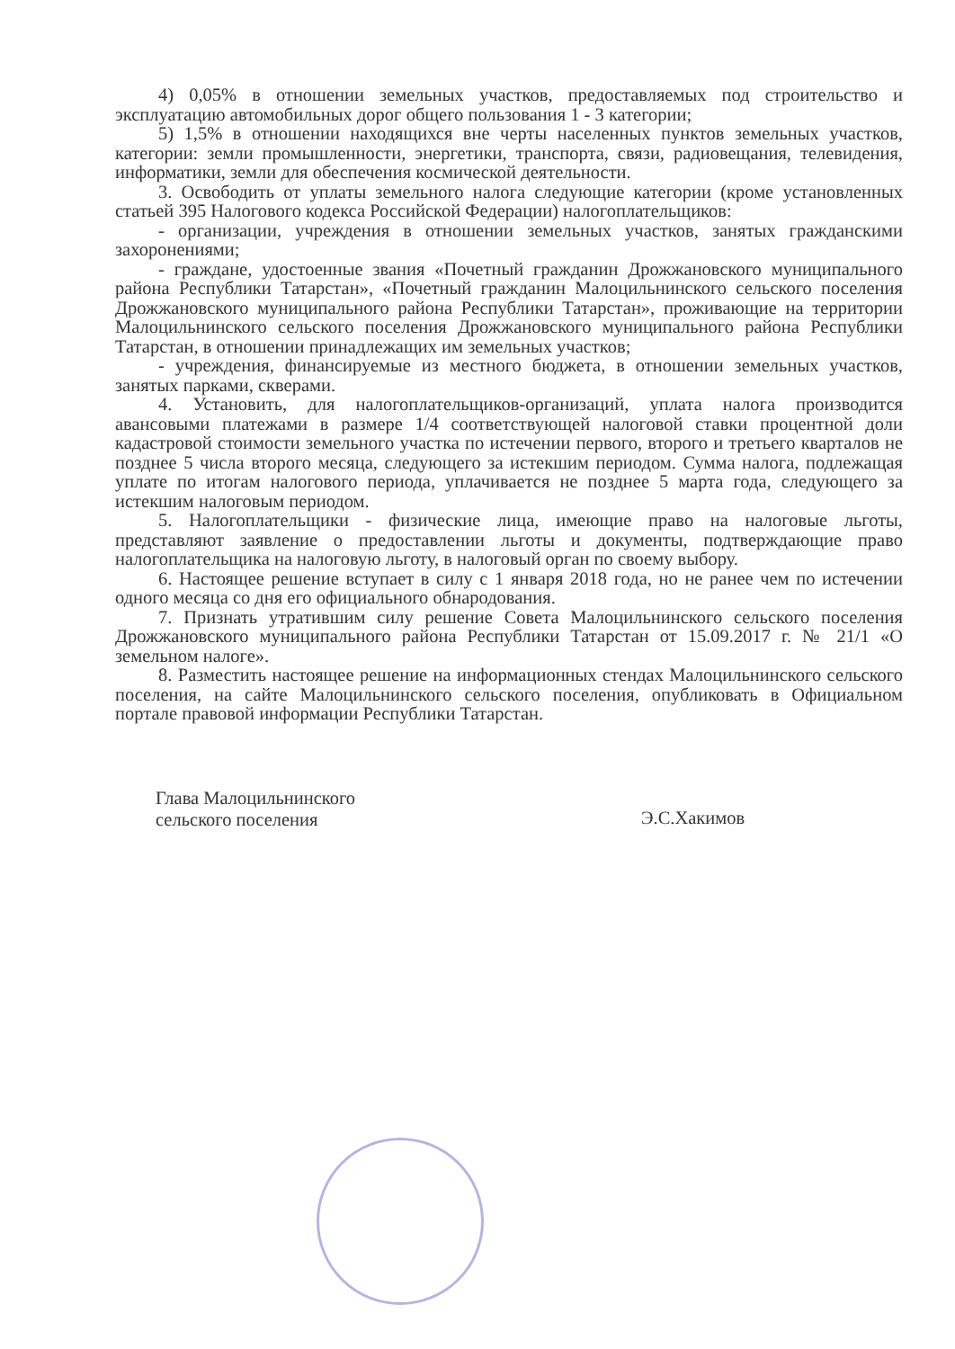4) 0,05% в отношении земельных участков, предоставляемых под строительство и эксплуатацию автомобильных дорог общего пользования 1 - 3 категории;
5) 1,5% в отношении находящихся вне черты населенных пунктов земельных участков, категории: земли промышленности, энергетики, транспорта, связи, радиовещания, телевидения, информатики, земли для обеспечения космической деятельности.
3. Освободить от уплаты земельного налога следующие категории (кроме установленных статьей 395 Налогового кодекса Российской Федерации) налогоплательщиков:
- организации, учреждения в отношении земельных участков, занятых гражданскими захоронениями;
- граждане, удостоенные звания «Почетный гражданин Дрожжановского муниципального района Республики Татарстан», «Почетный гражданин Малоцильнинского сельского поселения Дрожжановского муниципального района Республики Татарстан», проживающие на территории Малоцильнинского сельского поселения Дрожжановского муниципального района Республики Татарстан, в отношении принадлежащих им земельных участков;
- учреждения, финансируемые из местного бюджета, в отношении земельных участков, занятых парками, скверами.
4. Установить, для налогоплательщиков-организаций, уплата налога производится авансовыми платежами в размере 1/4 соответствующей налоговой ставки процентной доли кадастровой стоимости земельного участка по истечении первого, второго и третьего кварталов не позднее 5 числа второго месяца, следующего за истекшим периодом. Сумма налога, подлежащая уплате по итогам налогового периода, уплачивается не позднее 5 марта года, следующего за истекшим налоговым периодом.
5. Налогоплательщики - физические лица, имеющие право на налоговые льготы, представляют заявление о предоставлении льготы и документы, подтверждающие право налогоплательщика на налоговую льготу, в налоговый орган по своему выбору.
6. Настоящее решение вступает в силу с 1 января 2018 года, но не ранее чем по истечении одного месяца со дня его официального обнародования.
7. Признать утратившим силу решение Совета Малоцильнинского сельского поселения Дрожжановского муниципального района Республики Татарстан от 15.09.2017 г. № 21/1 «О земельном налоге».
8. Разместить настоящее решение на информационных стендах Малоцильнинского сельского поселения, на сайте Малоцильнинского сельского поселения, опубликовать в Официальном портале правовой информации Республики Татарстан.
Глава Малоцильнинского
сельского поселения
Э.С.Хакимов